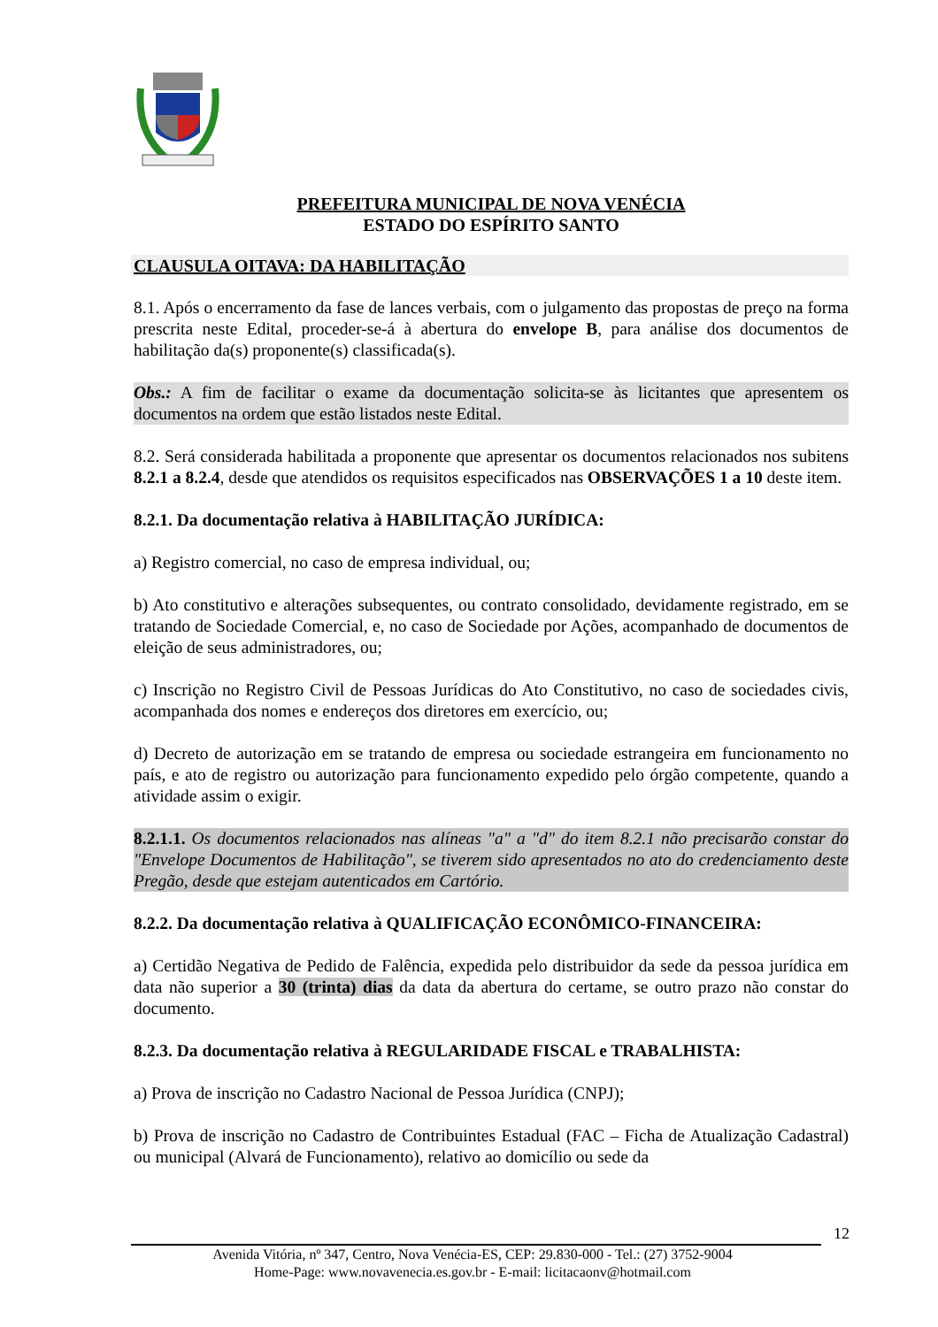PREFEITURA MUNICIPAL DE NOVA VENÉCIA
ESTADO DO ESPÍRITO SANTO
CLAUSULA OITAVA: DA HABILITAÇÃO
8.1. Após o encerramento da fase de lances verbais, com o julgamento das propostas de preço na forma prescrita neste Edital, proceder-se-á à abertura do envelope B, para análise dos documentos de habilitação da(s) proponente(s) classificada(s).
Obs.: A fim de facilitar o exame da documentação solicita-se às licitantes que apresentem os documentos na ordem que estão listados neste Edital.
8.2. Será considerada habilitada a proponente que apresentar os documentos relacionados nos subitens 8.2.1 a 8.2.4, desde que atendidos os requisitos especificados nas OBSERVAÇÕES 1 a 10 deste item.
8.2.1. Da documentação relativa à HABILITAÇÃO JURÍDICA:
a) Registro comercial, no caso de empresa individual, ou;
b) Ato constitutivo e alterações subsequentes, ou contrato consolidado, devidamente registrado, em se tratando de Sociedade Comercial, e, no caso de Sociedade por Ações, acompanhado de documentos de eleição de seus administradores, ou;
c) Inscrição no Registro Civil de Pessoas Jurídicas do Ato Constitutivo, no caso de sociedades civis, acompanhada dos nomes e endereços dos diretores em exercício, ou;
d) Decreto de autorização em se tratando de empresa ou sociedade estrangeira em funcionamento no país, e ato de registro ou autorização para funcionamento expedido pelo órgão competente, quando a atividade assim o exigir.
8.2.1.1. Os documentos relacionados nas alíneas "a" a "d" do item 8.2.1 não precisarão constar do "Envelope Documentos de Habilitação", se tiverem sido apresentados no ato do credenciamento deste Pregão, desde que estejam autenticados em Cartório.
8.2.2. Da documentação relativa à QUALIFICAÇÃO ECONÔMICO-FINANCEIRA:
a) Certidão Negativa de Pedido de Falência, expedida pelo distribuidor da sede da pessoa jurídica em data não superior a 30 (trinta) dias da data da abertura do certame, se outro prazo não constar do documento.
8.2.3. Da documentação relativa à REGULARIDADE FISCAL e TRABALHISTA:
a) Prova de inscrição no Cadastro Nacional de Pessoa Jurídica (CNPJ);
b) Prova de inscrição no Cadastro de Contribuintes Estadual (FAC – Ficha de Atualização Cadastral) ou municipal (Alvará de Funcionamento), relativo ao domicílio ou sede da
12
Avenida Vitória, nº 347, Centro, Nova Venécia-ES, CEP: 29.830-000 - Tel.: (27) 3752-9004
Home-Page: www.novavenecia.es.gov.br - E-mail: licitacaonv@hotmail.com